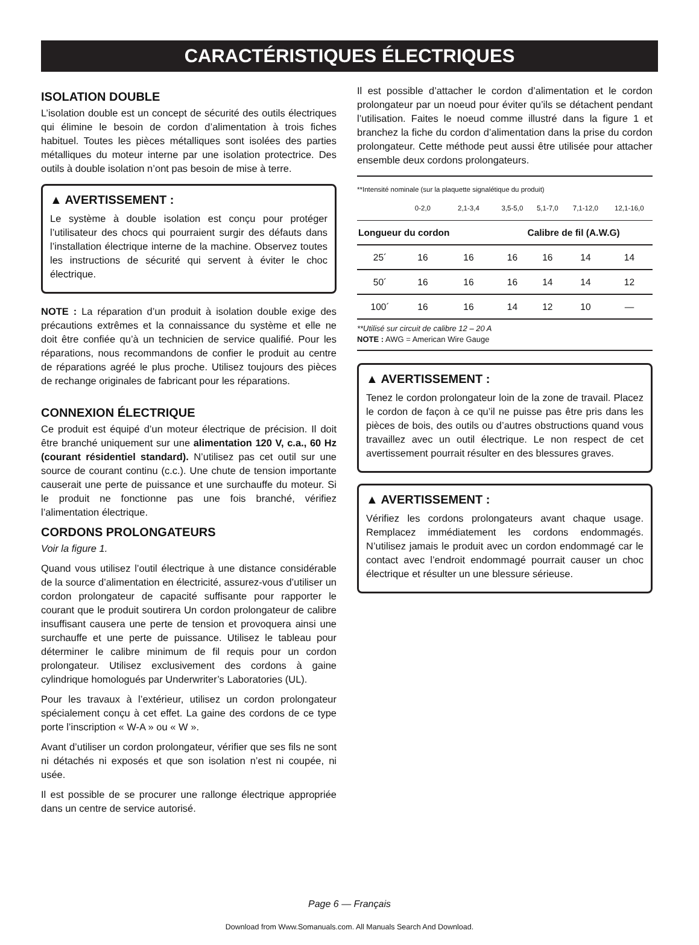CARACTÉRISTIQUES ÉLECTRIQUES
ISOLATION DOUBLE
L’isolation double est un concept de sécurité des outils électriques qui élimine le besoin de cordon d’alimentation à trois fiches habituel. Toutes les pièces métalliques sont isolées des parties métalliques du moteur interne par une isolation protectrice. Des outils à double isolation n’ont pas besoin de mise à terre.
▲ AVERTISSEMENT :
Le système à double isolation est conçu pour protéger l’utilisateur des chocs qui pourraient surgir des défauts dans l’installation électrique interne de la machine. Observez toutes les instructions de sécurité qui servent à éviter le choc électrique.
NOTE : La réparation d’un produit à isolation double exige des précautions extrêmes et la connaissance du système et elle ne doit être confiée qu’à un technicien de service qualifié. Pour les réparations, nous recommandons de confier le produit au centre de réparations agréé le plus proche. Utilisez toujours des pièces de rechange originales de fabricant pour les réparations.
CONNEXION ÉLECTRIQUE
Ce produit est équipé d’un moteur électrique de précision. Il doit être branché uniquement sur une alimentation 120 V, c.a., 60 Hz (courant résidentiel standard). N’utilisez pas cet outil sur une source de courant continu (c.c.). Une chute de tension importante causerait une perte de puissance et une surchauffe du moteur. Si le produit ne fonctionne pas une fois branché, vérifiez l’alimentation électrique.
CORDONS PROLONGATEURS
Voir la figure 1.
Quand vous utilisez l’outil électrique à une distance considérable de la source d’alimentation en électricité, assurez-vous d’utiliser un cordon prolongateur de capacité suffisante pour rapporter le courant que le produit soutirera Un cordon prolongateur de calibre insuffisant causera une perte de tension et provoquera ainsi une surchauffe et une perte de puissance. Utilisez le tableau pour déterminer le calibre minimum de fil requis pour un cordon prolongateur. Utilisez exclusivement des cordons à gaine cylindrique homologués par Underwriter’s Laboratories (UL).
Pour les travaux à l’extérieur, utilisez un cordon prolongateur spécialement conçu à cet effet. La gaine des cordons de ce type porte l’inscription « W-A » ou « W ».
Avant d’utiliser un cordon prolongateur, vérifier que ses fils ne sont ni détachés ni exposés et que son isolation n’est ni coupée, ni usée.
Il est possible de se procurer une rallonge électrique appropriée dans un centre de service autorisé.
Il est possible d’attacher le cordon d’alimentation et le cordon prolongateur par un noeud pour éviter qu’ils se détachent pendant l’utilisation. Faites le noeud comme illustré dans la figure 1 et branchez la fiche du cordon d’alimentation dans la prise du cordon prolongateur. Cette méthode peut aussi être utilisée pour attacher ensemble deux cordons prolongateurs.
**Intensité nominale (sur la plaquette signalétique du produit)
| | 0-2,0 | 2,1-3,4 | 3,5-5,0 | 5,1-7,0 | 7,1-12,0 | 12,1-16,0 |
| Longueur du cordon | | | Calibre de fil (A.W.G) | | | |
| 25´ | 16 | 16 | 16 | 16 | 14 | 14 |
| 50´ | 16 | 16 | 16 | 14 | 14 | 12 |
| 100´ | 16 | 16 | 14 | 12 | 10 | — |
**Utilisé sur circuit de calibre 12 – 20 A
NOTE : AWG = American Wire Gauge
▲ AVERTISSEMENT :
Tenez le cordon prolongateur loin de la zone de travail. Placez le cordon de façon à ce qu’il ne puisse pas être pris dans les pièces de bois, des outils ou d’autres obstructions quand vous travaillez avec un outil électrique. Le non respect de cet avertissement pourrait résulter en des blessures graves.
▲ AVERTISSEMENT :
Vérifiez les cordons prolongateurs avant chaque usage. Remplacez immédiatement les cordons endommagés. N’utilisez jamais le produit avec un cordon endommagé car le contact avec l’endroit endommagé pourrait causer un choc électrique et résulter un une blessure sérieuse.
Page 6 — Français
Download from Www.Somanuals.com. All Manuals Search And Download.